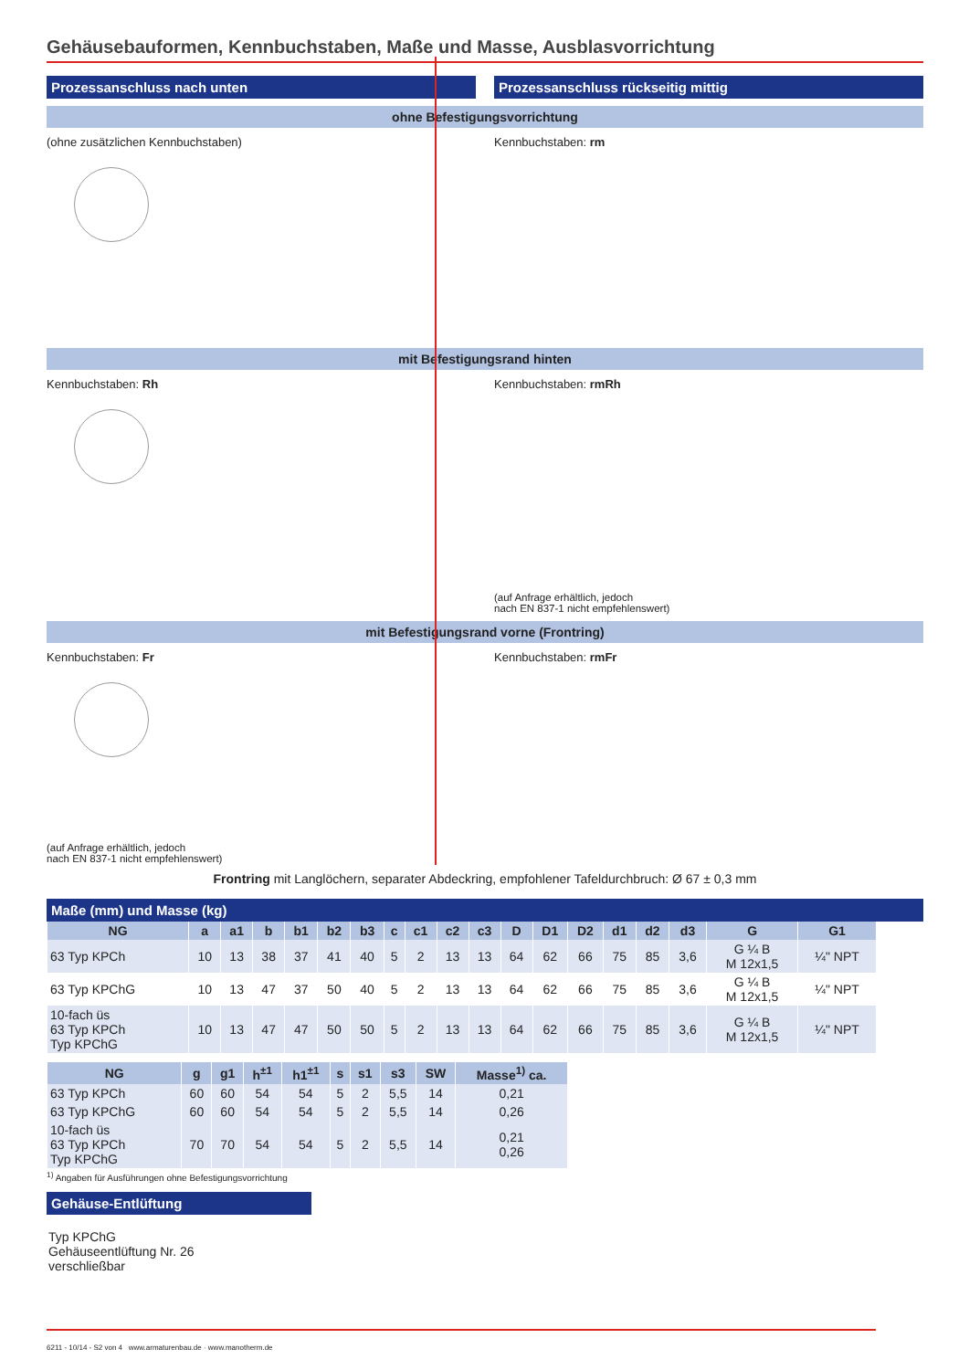Gehäusebauformen, Kennbuchstaben, Maße und Masse, Ausblasvorrichtung
Prozessanschluss nach unten Prozessanschluss rückseitig mittig
ohne Befestigungsvorrichtung
(ohne zusätzlichen Kennbuchstaben)
Kennbuchstaben: rm
mit Befestigungsrand hinten
Kennbuchstaben: Rh Kennbuchstaben: rmRh
(auf Anfrage erhältlich, jedoch
nach EN 837-1 nicht empfehlenswert)
mit Befestigungsrand vorne (Frontring)
Kennbuchstaben: Fr
(auf Anfrage erhältlich, jedoch
nach EN 837-1 nicht empfehlenswert)
Kennbuchstaben: rmFr
Frontring mit Langlöchern, separater Abdeckring, empfohlener Tafeldurchbruch: Ø 67 ± 0,3 mm
Maße (mm) und Masse (kg)
| NG | a | a1 | b | b1 | b2 | b3 | c | c1 | c2 | c3 | D | D1 | D2 | d1 | d2 | d3 | G | G1 |
| --- | --- | --- | --- | --- | --- | --- | --- | --- | --- | --- | --- | --- | --- | --- | --- | --- | --- | --- |
| 63 Typ KPCh | 10 | 13 | 38 | 37 | 41 | 40 | 5 | 2 | 13 | 13 | 64 | 62 | 66 | 75 | 85 | 3,6 | G ¼ B M 12x1,5 | ¼" NPT |
| 63 Typ KPChG | 10 | 13 | 47 | 37 | 50 | 40 | 5 | 2 | 13 | 13 | 64 | 62 | 66 | 75 | 85 | 3,6 | G ¼ B M 12x1,5 | ¼" NPT |
| 10-fach üs 63 Typ KPCh Typ KPChG | 10 | 13 | 47 | 47 | 50 | 50 | 5 | 2 | 13 | 13 | 64 | 62 | 66 | 75 | 85 | 3,6 | G ¼ B M 12x1,5 | ¼" NPT |
| NG | g | g1 | h<sup>±1</sup> | h1<sup>±1</sup> | s | s1 | s3 | SW | Masse<sup>1)</sup> ca. |
| --- | --- | --- | --- | --- | --- | --- | --- | --- | --- |
| 63 Typ KPCh | 60 | 60 | 54 | 54 | 5 | 2 | 5,5 | 14 | 0,21 |
| 63 Typ KPChG | 60 | 60 | 54 | 54 | 5 | 2 | 5,5 | 14 | 0,26 |
| 10-fach üs 63 Typ KPCh Typ KPChG | 70 | 70 | 54 | 54 | 5 | 2 | 5,5 | 14 | 0,21 0,26 |
<sup>1)</sup> Angaben für Ausführungen ohne Befestigungsvorrichtung
Gehäuse-Entlüftung
Typ KPChG
Gehäuseentlüftung Nr. 26
verschließbar
6211 - 10/14 - S2 von 4 www.armaturenbau.de · www.manotherm.de